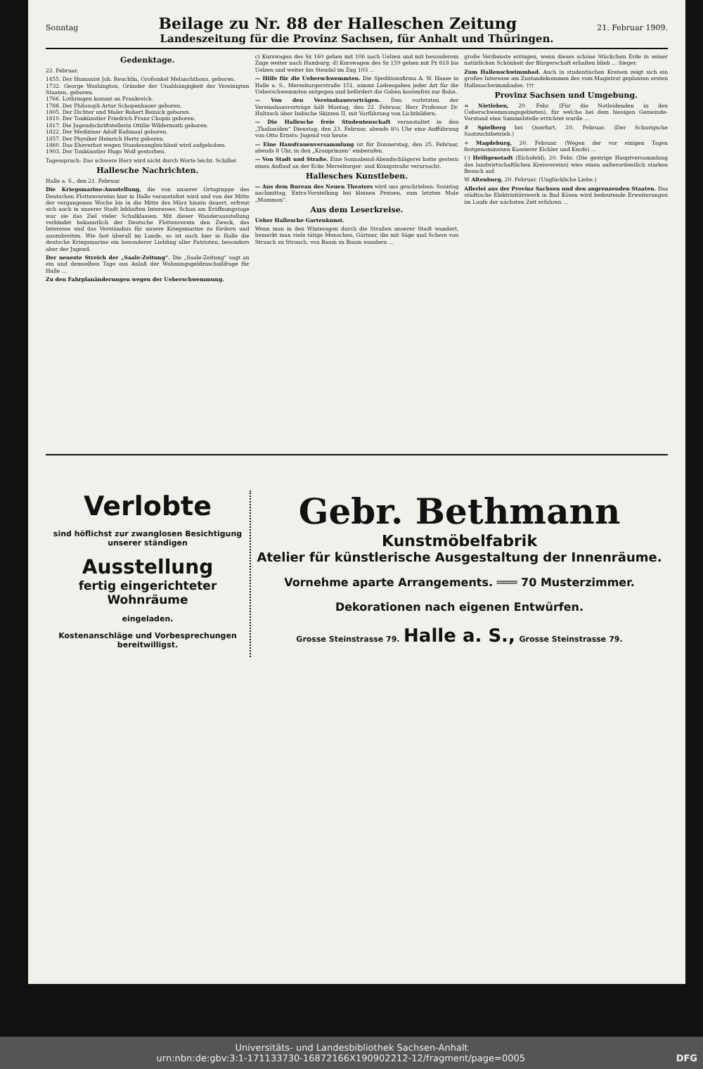Sonntag
Beilage zu Nr. 88 der Halleschen Zeitung
21. Februar 1909.
Landeszeitung für die Provinz Sachsen, für Anhalt und Thüringen.
Gedenktage.
22. Februar.
1455. Der Humanist Joh. Reuchlin, Großonkel Melanchthons, geboren.
1732. George Washington, Gründer der Unabhängigkeit der Vereinigten Staaten, geboren.
1766. Lothringen kommt an Frankreich.
1788. Der Philosoph Artur Schopenhauer geboren.
1805. Der Dichter und Maler Robert Reinick geboren.
1810. Der Tonkünstler Friedrich Franz Chopin geboren.
1817. Die Jugendschriftstellerin Ottilie Wildermuth geboren.
1822. Der Mediziner Adolf Kußmaul geboren.
1857. Der Physiker Heinrich Hertz geboren.
1860. Das Eheverbot wegen Standesungleichheit wird aufgehoben.
1903. Der Tonkünstler Hugo Wolf gestorben.
Tagesspruch: Das schwere Herz wird nicht durch Worte leicht. Schiller.
Hallesche Nachrichten.
Halle a. S., den 21. Februar.
Die Kriegsmarine-Ausstellung, die von unserer Ortsgruppe des Deutschen Flottenvereins hier in Halle veranstaltet wird und von der Mitte der vergangenen Woche bis in die Mitte des März hinein dauert, erfreut sich auch in unserer Stadt lebhaften Interesses. Schon am Eröffnungstage war sie das Ziel vieler Schulklassen. Mit dieser Wanderausstellung verbindet bekanntlich der Deutsche Flottenverein den Zweck, das Interesse und das Verständnis für unsere Kriegsmarine zu fördern und auszubreiten. Wie fast überall im Lande, so ist auch hier in Halle die deutsche Kriegsmarine ein besonderer Liebling aller Patrioten, besonders aber der Jugend.
Der neueste Streich der „Saale-Zeitung“. Die „Saale-Zeitung“ sagt an ein und demselben Tage aus Anlaß der Wohnungsgeldzuschußfrage für Halle ...
Zu den Fahrplanänderungen wegen der Ueberschwemmung.
c) Kurswagen des Sz 160 gehen mit 106 nach Uelzen und mit besonderem Zuge weiter nach Hamburg; d) Kurswagen des Sz 159 gehen mit Pz 818 bis Uelzen und weiter bis Stendal im Zug 103 ...
— Hilfe für die Ueberschwemmten. Die Speditionsfirma A. W. Haase in Halle a. S., Merseburgerstraße 151, nimmt Liebesgaben jeder Art für die Ueberschwemmten entgegen und befördert die Gaben kostenfrei zur Bahn.
— Von den Vereinshausvorträgen. Den vorletzten der Vereinshausvorträge hält Montag, den 22. Februar, Herr Professor Dr. Hultzsch über Indische Skizzen II, mit Vorführung von Lichtbildern.
— Die Hallesche freie Studentenschaft veranstaltet in den „Thaliasälen“ Dienstag, den 23. Februar, abends 8¾ Uhr eine Aufführung von Otto Ernsts: Jugend von heute.
— Eine Hausfrauenversammlung ist für Donnerstag, den 25. Februar, abends 8 Uhr, in den „Kronprinzen“ einberufen.
— Von Stadt und Straße. Eine Sonnabend-Abendschlägerei hatte gestern einen Auflauf an der Ecke Merseburger- und Königstraße verursacht.
Hallesches Kunstleben.
— Aus dem Bureau des Neuen Theaters wird uns geschrieben: Sonntag nachmittag, Extra-Vorstellung bei kleinen Preisen, zum letzten Male „Mammon“.
Aus dem Leserkreise.
Ueber Hallesche Gartenkunst.
Wenn man in den Winteragen durch die Straßen unserer Stadt wandert, bemerkt man viele tätige Menschen, Gärtner, die mit Säge und Schere von Strauch zu Strauch, von Baum zu Baum wandern ...
große Verdienste erringen, wenn dieses schöne Stückchen Erde in seiner natürlichen Schönheit der Bürgerschaft erhalten blieb ... Sieger.
Zum Hallenschwimmbad. Auch in studentischen Kreisen zeigt sich ein großes Interesse am Zustandekommen des vom Magistrat geplanten ersten Hallenschwimmbades. †††
Provinz Sachsen und Umgebung.
= Nietleben, 20. Febr. (Für die Notleidenden in den Ueberschwemmungsgebieten), für welche bei dem hiesigen Gemeinde-Vorstand eine Sammelstelle errichtet wurde ...
# Spielberg bei Querfurt, 20. Februar. (Der Schurigsche Saatzuchtbetrieb.)
+ Magdeburg, 20. Februar. (Wegen der vor einigen Tagen festgenommenen Kassierer Eichler und Knofe) ...
(·) Heiligenstadt (Eichsfeld), 20. Febr. (Die gestrige Hauptversammlung des landwirtschaftlichen Kreisvereins) wies einen außerordentlich starken Besuch auf.
W Altenburg, 20. Februar. (Unglückliche Liebe.)
Allerlei aus der Provinz Sachsen und den angrenzenden Staaten. Das städtische Elektrizitätswerk in Bad Kösen wird bedeutende Erweiterungen im Laufe der nächsten Zeit erfahren ...
Verlobte
sind höflichst zur zwanglosen Besichtigung unserer ständigen
Ausstellung
fertig eingerichteter
Wohnräume
eingeladen.
Kostenanschläge und Vorbesprechungen bereitwilligst.
Gebr. Bethmann
Kunstmöbelfabrik
Atelier für künstlerische Ausgestaltung der Innenräume.
Vornehme aparte Arrangements. ═══ 70 Musterzimmer.
Dekorationen nach eigenen Entwürfen.
Grosse Steinstrasse 79. Halle a. S., Grosse Steinstrasse 79.
Universitäts- und Landesbibliothek Sachsen-Anhalt
urn:nbn:de:gbv:3:1-171133730-16872166X190902212-12/fragment/page=0005 DFG